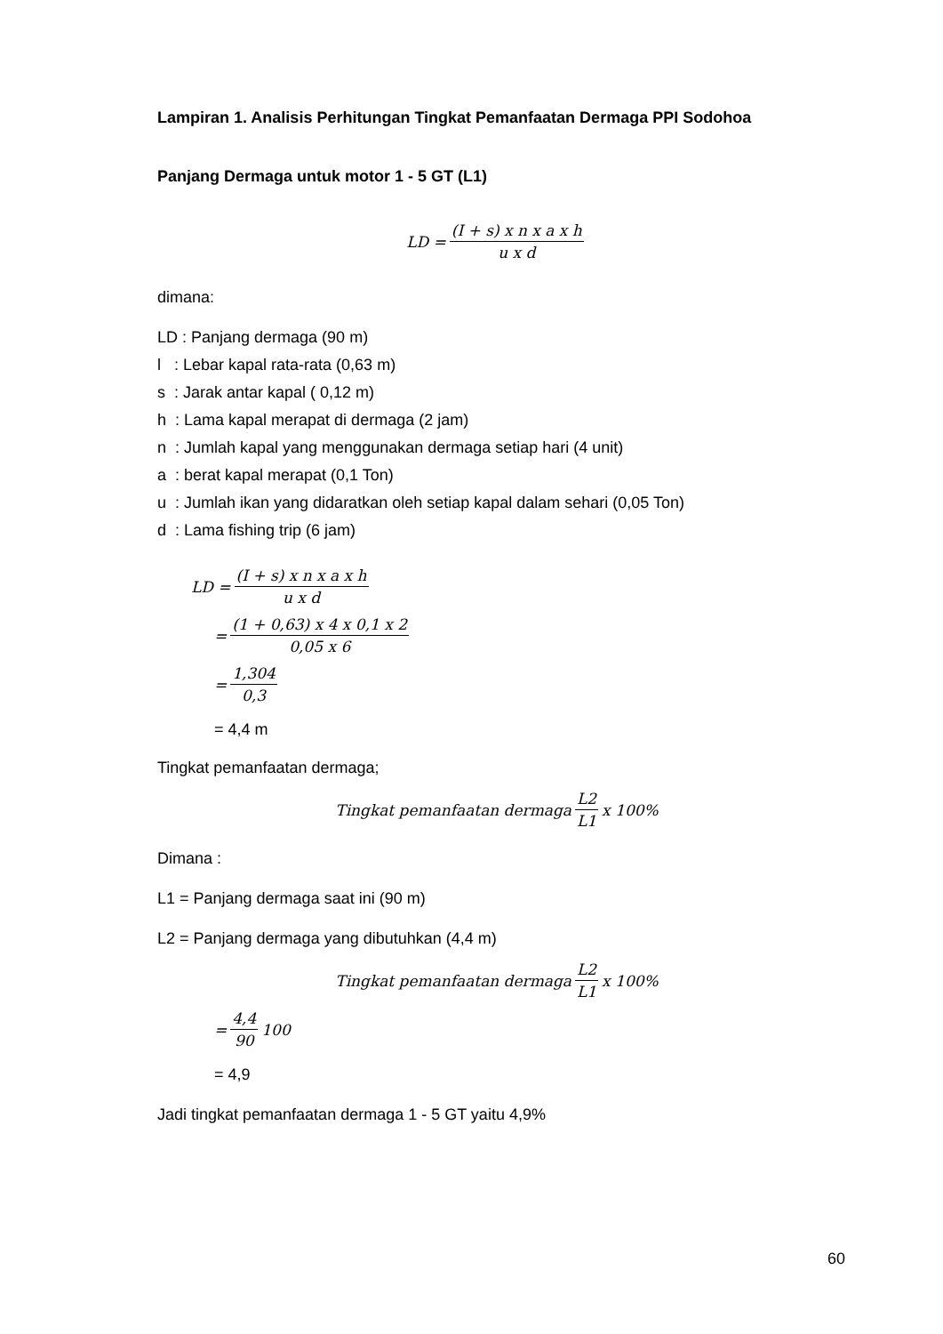Lampiran 1. Analisis Perhitungan Tingkat Pemanfaatan Dermaga PPI Sodohoa
Panjang Dermaga untuk motor 1 - 5 GT (L1)
LD = (I + s) x n x a x h u x d
dimana:
LD : Panjang dermaga (90 m)
l : Lebar kapal rata-rata (0,63 m)
s : Jarak antar kapal ( 0,12 m)
h : Lama kapal merapat di dermaga (2 jam)
n : Jumlah kapal yang menggunakan dermaga setiap hari (4 unit)
a : berat kapal merapat (0,1 Ton)
u : Jumlah ikan yang didaratkan oleh setiap kapal dalam sehari (0,05 Ton)
d : Lama fishing trip (6 jam)
LD = (I + s) x n x a x h u x d
= (1 + 0,63) x 4 x 0,1 x 2 0,05 x 6
= 1,304 0,3
= 4,4 m
Tingkat pemanfaatan dermaga;
Tingkat pemanfaatan dermaga L2 L1 x 100%
Dimana :
L1 = Panjang dermaga saat ini (90 m)
L2 = Panjang dermaga yang dibutuhkan (4,4 m)
Tingkat pemanfaatan dermaga L2 L1 x 100%
= 4,4 90 100
= 4,9
Jadi tingkat pemanfaatan dermaga 1 - 5 GT yaitu 4,9%
60